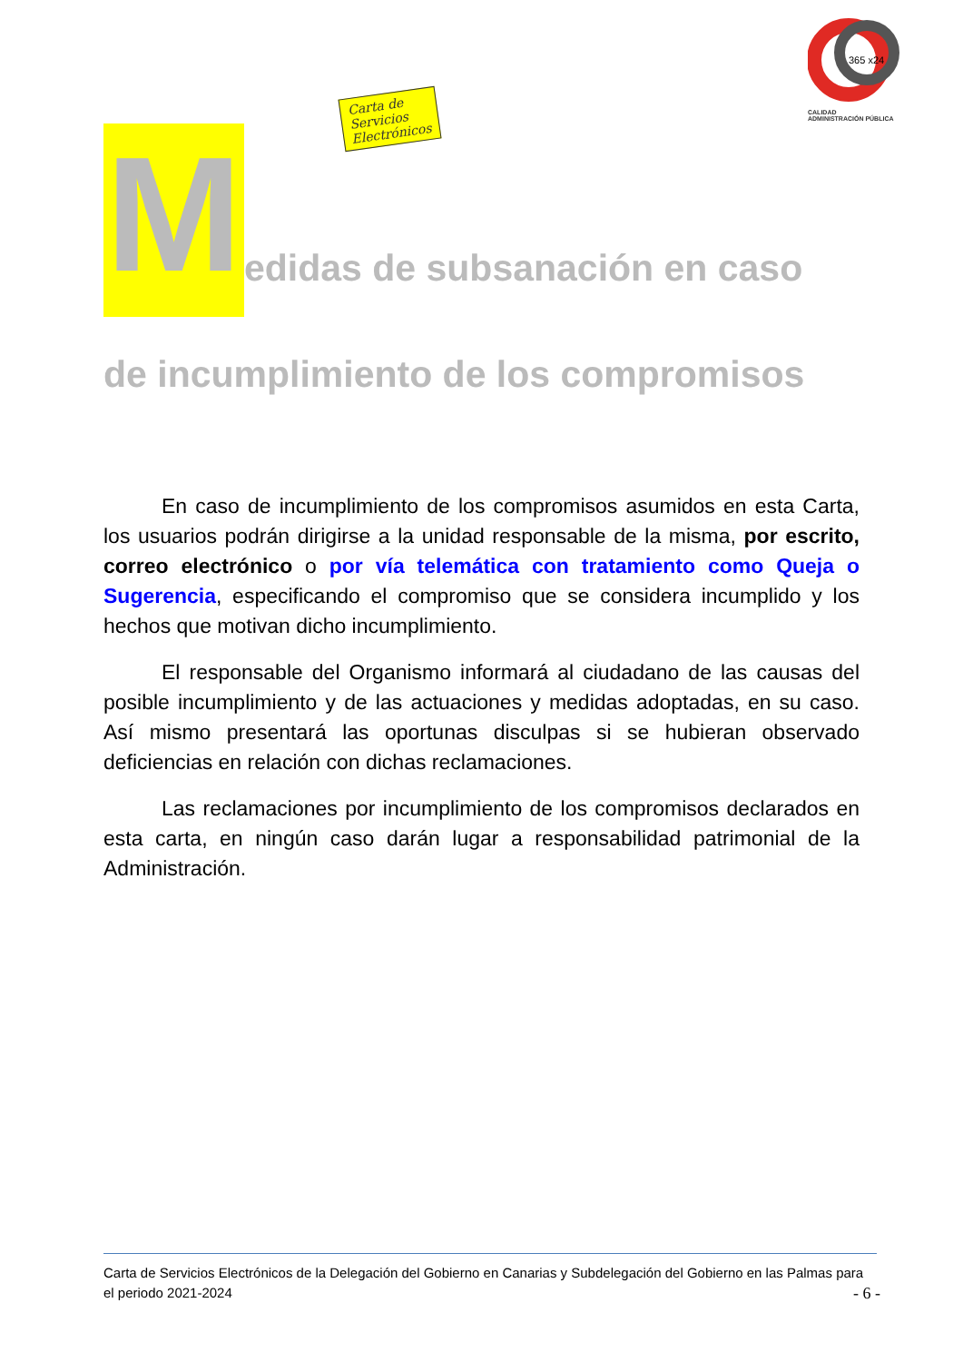Carta de Servicios
Electrónicos
365 x24
CALIDAD
ADMINISTRACIÓN PÚBLICA
M
edidas de subsanación en caso
de incumplimiento de los compromisos
En caso de incumplimiento de los compromisos asumidos en esta Carta, los usuarios podrán dirigirse a la unidad responsable de la misma, por escrito, correo electrónico o por vía telemática con tratamiento como Queja o Sugerencia, especificando el compromiso que se considera incumplido y los hechos que motivan dicho incumplimiento.
El responsable del Organismo informará al ciudadano de las causas del posible incumplimiento y de las actuaciones y medidas adoptadas, en su caso. Así mismo presentará las oportunas disculpas si se hubieran observado deficiencias en relación con dichas reclamaciones.
Las reclamaciones por incumplimiento de los compromisos declarados en esta carta, en ningún caso darán lugar a responsabilidad patrimonial de la Administración.
Carta de Servicios Electrónicos de la Delegación del Gobierno en Canarias y Subdelegación del Gobierno en las Palmas para el periodo 2021-2024
- 6 -